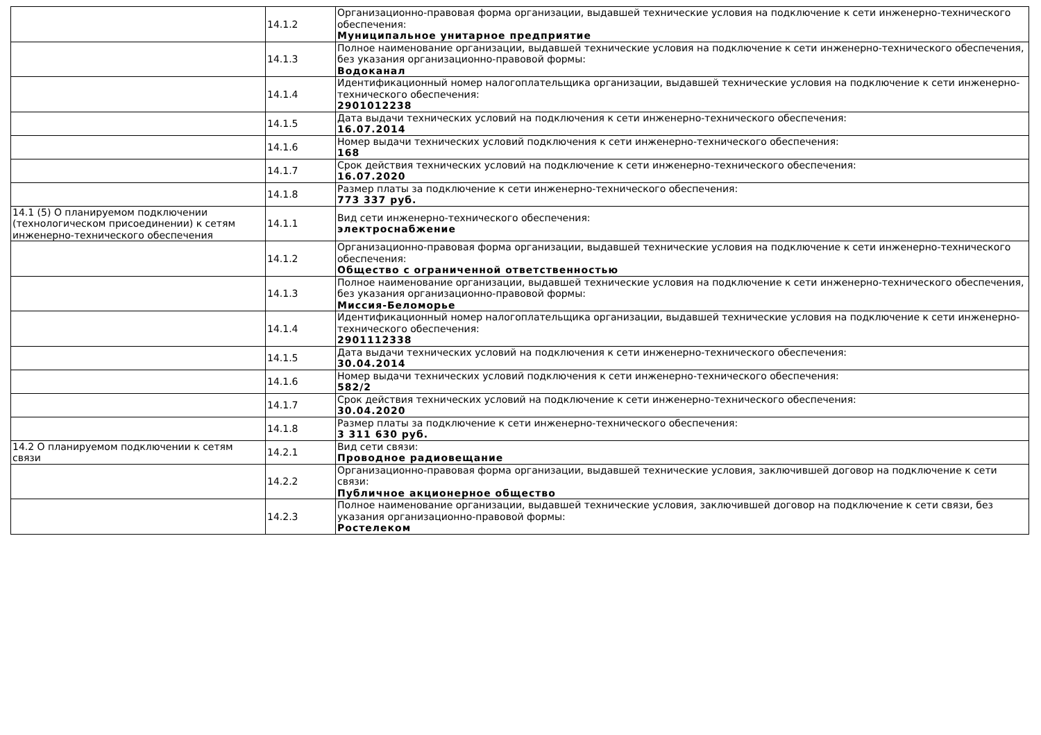| | 14.1.2 | Организационно-правовая форма организации, выдавшей технические условия на подключение к сети инженерно-технического обеспечения: Муниципальное унитарное предприятие |
| | 14.1.3 | Полное наименование организации, выдавшей технические условия на подключение к сети инженерно-технического обеспечения, без указания организационно-правовой формы: Водоканал |
| | 14.1.4 | Идентификационный номер налогоплательщика организации, выдавшей технические условия на подключение к сети инженерно-технического обеспечения: 2901012238 |
| | 14.1.5 | Дата выдачи технических условий на подключения к сети инженерно-технического обеспечения: 16.07.2014 |
| | 14.1.6 | Номер выдачи технических условий подключения к сети инженерно-технического обеспечения: 168 |
| | 14.1.7 | Срок действия технических условий на подключение к сети инженерно-технического обеспечения: 16.07.2020 |
| | 14.1.8 | Размер платы за подключение к сети инженерно-технического обеспечения: 773 337 руб. |
| 14.1 (5) О планируемом подключении (технологическом присоединении) к сетям инженерно-технического обеспечения | 14.1.1 | Вид сети инженерно-технического обеспечения: электроснабжение |
| | 14.1.2 | Организационно-правовая форма организации, выдавшей технические условия на подключение к сети инженерно-технического обеспечения: Общество с ограниченной ответственностью |
| | 14.1.3 | Полное наименование организации, выдавшей технические условия на подключение к сети инженерно-технического обеспечения, без указания организационно-правовой формы: Миссия-Беломорье |
| | 14.1.4 | Идентификационный номер налогоплательщика организации, выдавшей технические условия на подключение к сети инженерно-технического обеспечения: 2901112338 |
| | 14.1.5 | Дата выдачи технических условий на подключения к сети инженерно-технического обеспечения: 30.04.2014 |
| | 14.1.6 | Номер выдачи технических условий подключения к сети инженерно-технического обеспечения: 582/2 |
| | 14.1.7 | Срок действия технических условий на подключение к сети инженерно-технического обеспечения: 30.04.2020 |
| | 14.1.8 | Размер платы за подключение к сети инженерно-технического обеспечения: 3 311 630 руб. |
| 14.2 О планируемом подключении к сетям связи | 14.2.1 | Вид сети связи: Проводное радиовещание |
| | 14.2.2 | Организационно-правовая форма организации, выдавшей технические условия, заключившей договор на подключение к сети связи: Публичное акционерное общество |
| | 14.2.3 | Полное наименование организации, выдавшей технические условия, заключившей договор на подключение к сети связи, без указания организационно-правовой формы: Ростелеком |